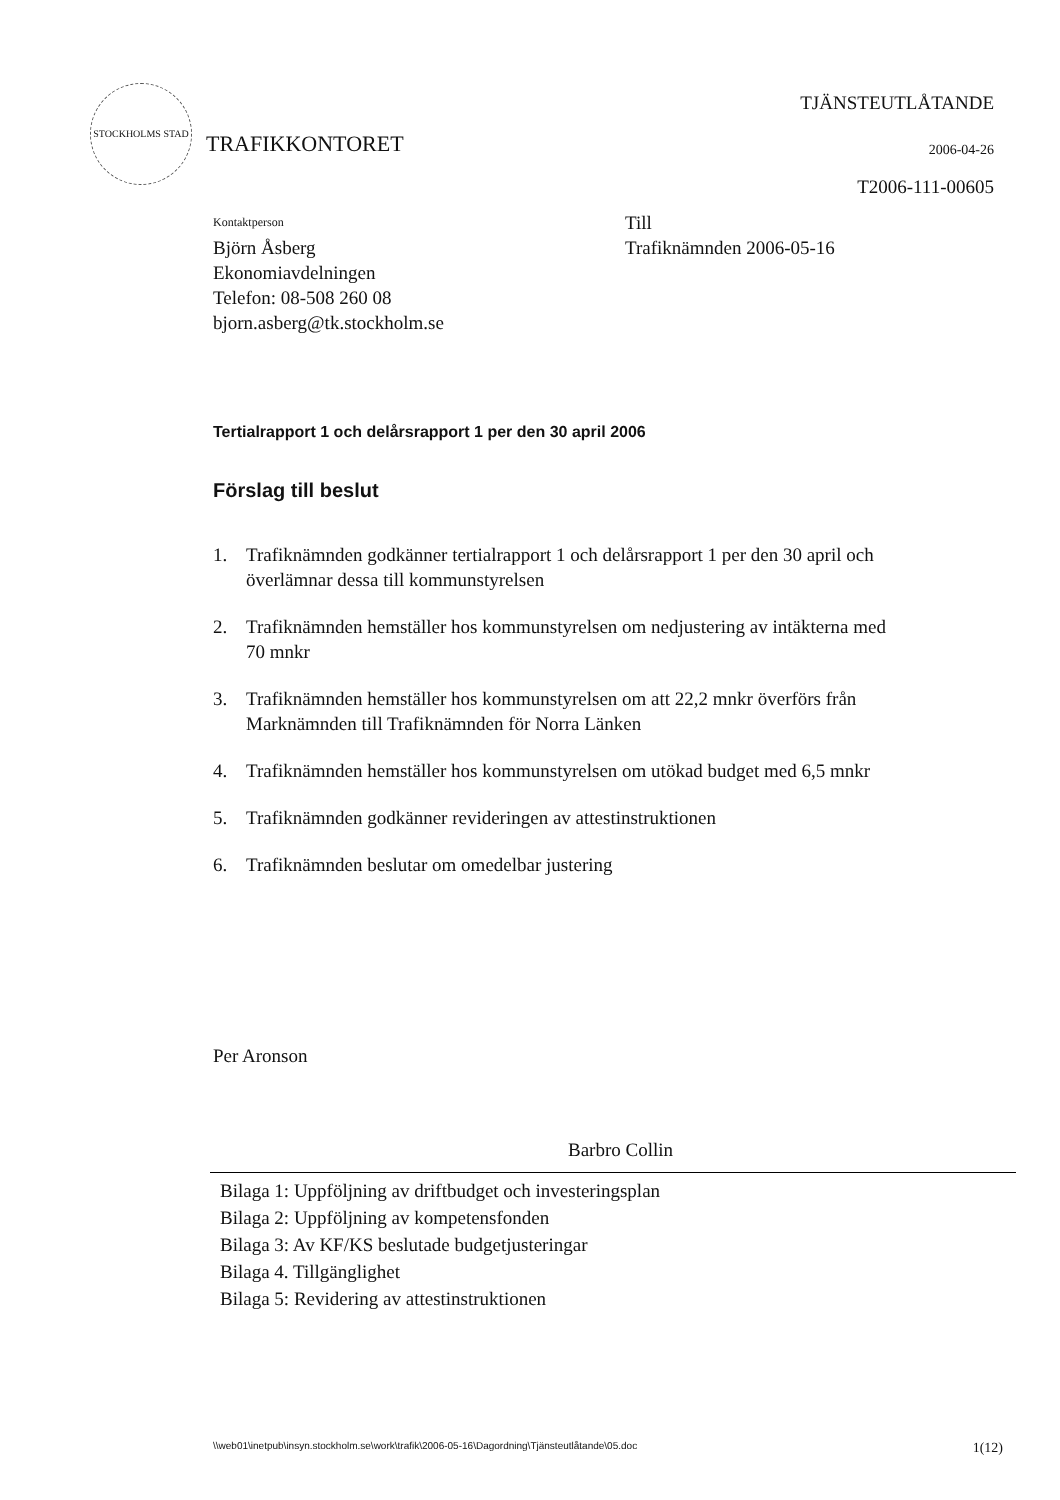STOCKHOLMS STAD
TRAFIKKONTORET
TJÄNSTEUTLÅTANDE
2006-04-26
T2006-111-00605
Kontaktperson
Björn Åsberg
Ekonomiavdelningen
Telefon: 08-508 260 08
bjorn.asberg@tk.stockholm.se
Till
Trafiknämnden 2006-05-16
Tertialrapport 1 och delårsrapport 1 per den 30 april 2006
Förslag till beslut
1. Trafiknämnden godkänner tertialrapport 1 och delårsrapport 1 per den 30 april och överlämnar dessa till kommunstyrelsen
2. Trafiknämnden hemställer hos kommunstyrelsen om nedjustering av intäkterna med 70 mnkr
3. Trafiknämnden hemställer hos kommunstyrelsen om att 22,2 mnkr överförs från Marknämnden till Trafiknämnden för Norra Länken
4. Trafiknämnden hemställer hos kommunstyrelsen om utökad budget med 6,5 mnkr
5. Trafiknämnden godkänner revideringen av attestinstruktionen
6. Trafiknämnden beslutar om omedelbar justering
Per Aronson
Barbro Collin
Bilaga 1: Uppföljning av driftbudget och investeringsplan
Bilaga 2: Uppföljning av kompetensfonden
Bilaga 3: Av KF/KS beslutade budgetjusteringar
Bilaga 4. Tillgänglighet
Bilaga 5: Revidering av attestinstruktionen
\\web01\inetpub\insyn.stockholm.se\work\trafik\2006-05-16\Dagordning\Tjänsteutlåtande\05.doc 1(12)